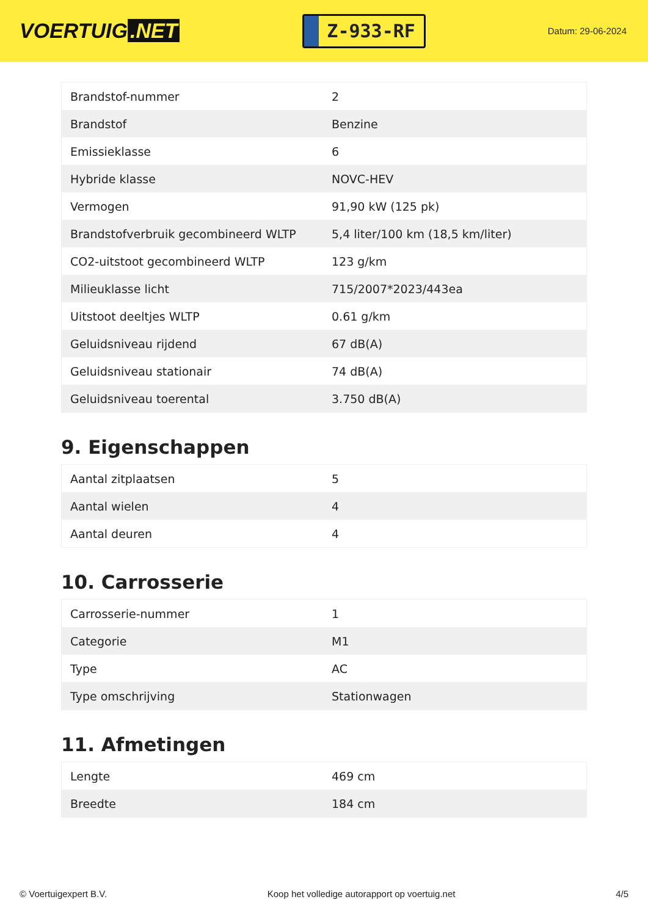VOERTUIG.NET
Z-933-RF
Datum: 29-06-2024
| Brandstof-nummer | 2 |
| Brandstof | Benzine |
| Emissieklasse | 6 |
| Hybride klasse | NOVC-HEV |
| Vermogen | 91,90 kW (125 pk) |
| Brandstofverbruik gecombineerd WLTP | 5,4 liter/100 km (18,5 km/liter) |
| CO2-uitstoot gecombineerd WLTP | 123 g/km |
| Milieuklasse licht | 715/2007*2023/443ea |
| Uitstoot deeltjes WLTP | 0.61 g/km |
| Geluidsniveau rijdend | 67 dB(A) |
| Geluidsniveau stationair | 74 dB(A) |
| Geluidsniveau toerental | 3.750 dB(A) |
9. Eigenschappen
| Aantal zitplaatsen | 5 |
| Aantal wielen | 4 |
| Aantal deuren | 4 |
10. Carrosserie
| Carrosserie-nummer | 1 |
| Categorie | M1 |
| Type | AC |
| Type omschrijving | Stationwagen |
11. Afmetingen
| Lengte | 469 cm |
| Breedte | 184 cm |
© Voertuigexpert B.V. Koop het volledige autorapport op voertuig.net 4/5